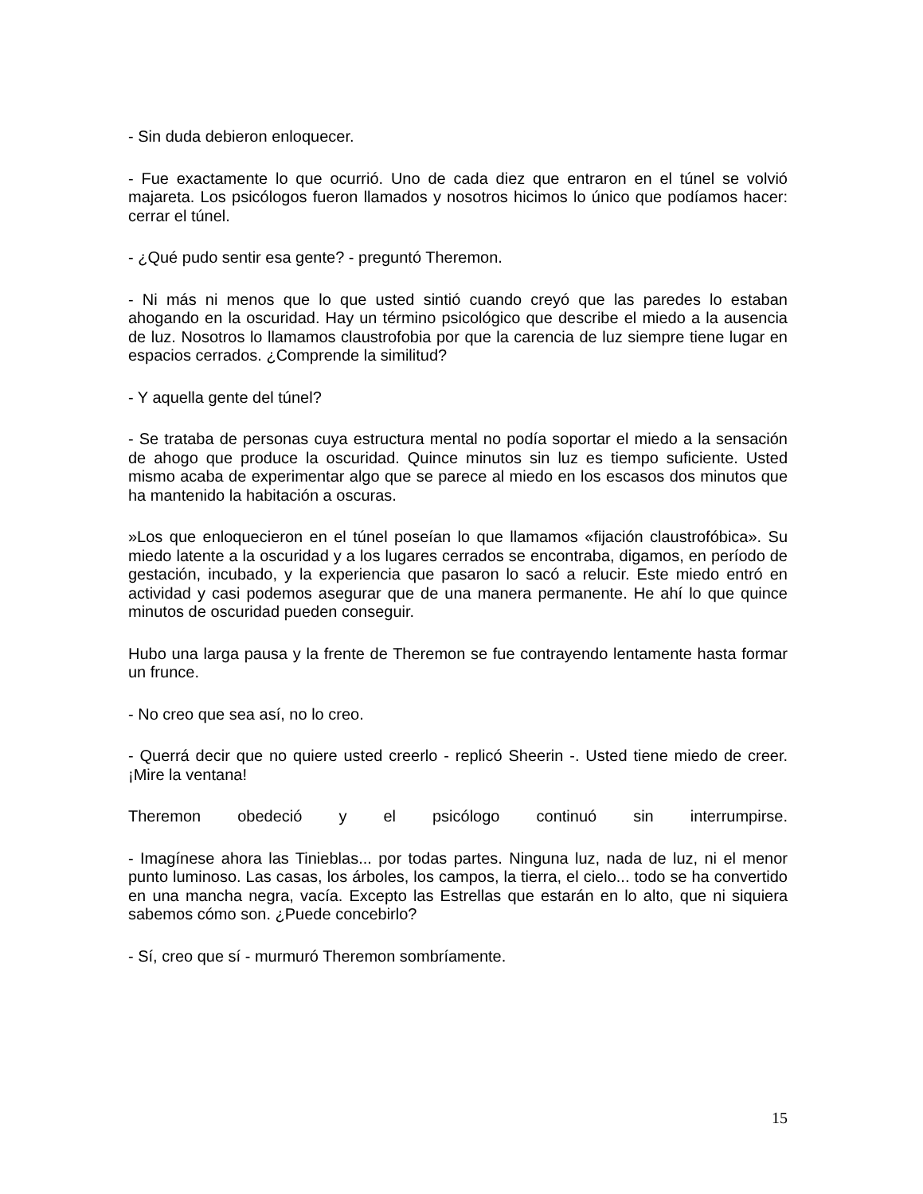- Sin duda debieron enloquecer.
- Fue exactamente lo que ocurrió. Uno de cada diez que entraron en el túnel se volvió majareta. Los psicólogos fueron llamados y nosotros hicimos lo único que podíamos hacer: cerrar el túnel.
- ¿Qué pudo sentir esa gente? - preguntó Theremon.
- Ni más ni menos que lo que usted sintió cuando creyó que las paredes lo estaban ahogando en la oscuridad. Hay un término psicológico que describe el miedo a la ausencia de luz. Nosotros lo llamamos claustrofobia por que la carencia de luz siempre tiene lugar en espacios cerrados. ¿Comprende la similitud?
- Y aquella gente del túnel?
- Se trataba de personas cuya estructura mental no podía soportar el miedo a la sensación de ahogo que produce la oscuridad. Quince minutos sin luz es tiempo suficiente. Usted mismo acaba de experimentar algo que se parece al miedo en los escasos dos minutos que ha mantenido la habitación a oscuras.
»Los que enloquecieron en el túnel poseían lo que llamamos «fijación claustrofóbica». Su miedo latente a la oscuridad y a los lugares cerrados se encontraba, digamos, en período de gestación, incubado, y la experiencia que pasaron lo sacó a relucir. Este miedo entró en actividad y casi podemos asegurar que de una manera permanente. He ahí lo que quince minutos de oscuridad pueden conseguir.
Hubo una larga pausa y la frente de Theremon se fue contrayendo lentamente hasta formar un frunce.
- No creo que sea así, no lo creo.
- Querrá decir que no quiere usted creerlo - replicó Sheerin -. Usted tiene miedo de creer. ¡Mire la ventana!
Theremon obedeció y el psicólogo continuó sin interrumpirse.
- Imagínese ahora las Tinieblas... por todas partes. Ninguna luz, nada de luz, ni el menor punto luminoso. Las casas, los árboles, los campos, la tierra, el cielo... todo se ha convertido en una mancha negra, vacía. Excepto las Estrellas que estarán en lo alto, que ni siquiera sabemos cómo son. ¿Puede concebirlo?
- Sí, creo que sí - murmuró Theremon sombríamente.
15